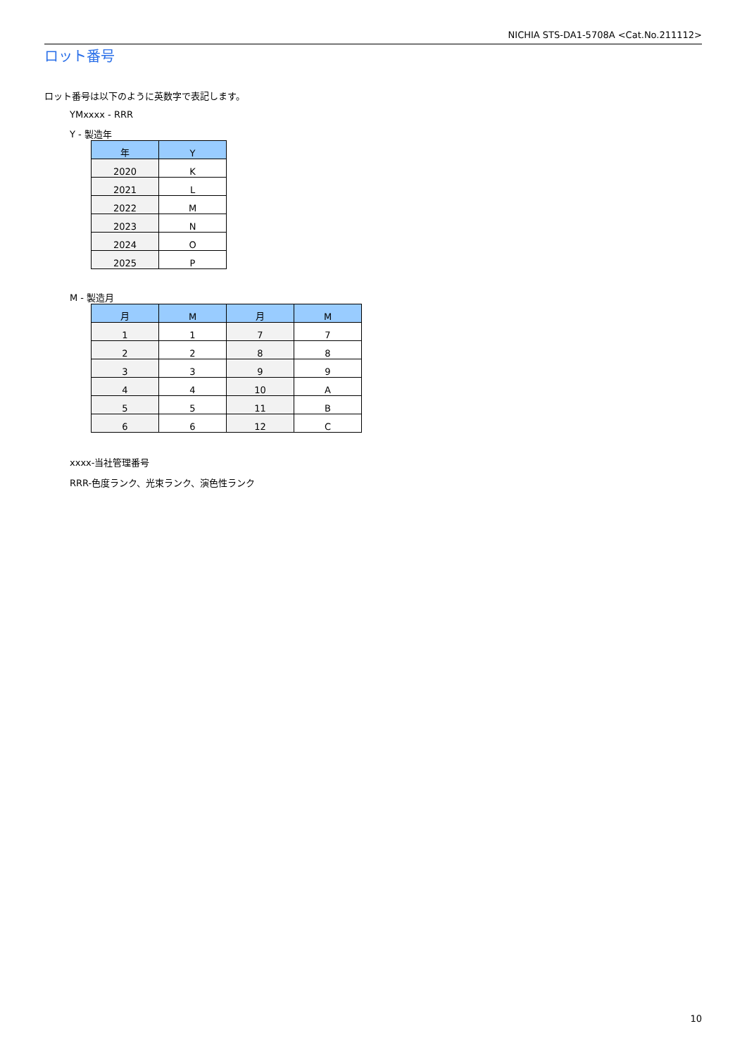NICHIA STS-DA1-5708A <Cat.No.211112>
ロット番号
ロット番号は以下のように英数字で表記します。
YMxxxx - RRR
Y - 製造年
| 年 | Y |
| --- | --- |
| 2020 | K |
| 2021 | L |
| 2022 | M |
| 2023 | N |
| 2024 | O |
| 2025 | P |
M - 製造月
| 月 | M | 月 | M |
| --- | --- | --- | --- |
| 1 | 1 | 7 | 7 |
| 2 | 2 | 8 | 8 |
| 3 | 3 | 9 | 9 |
| 4 | 4 | 10 | A |
| 5 | 5 | 11 | B |
| 6 | 6 | 12 | C |
xxxx-当社管理番号
RRR-色度ランク、光束ランク、演色性ランク
10